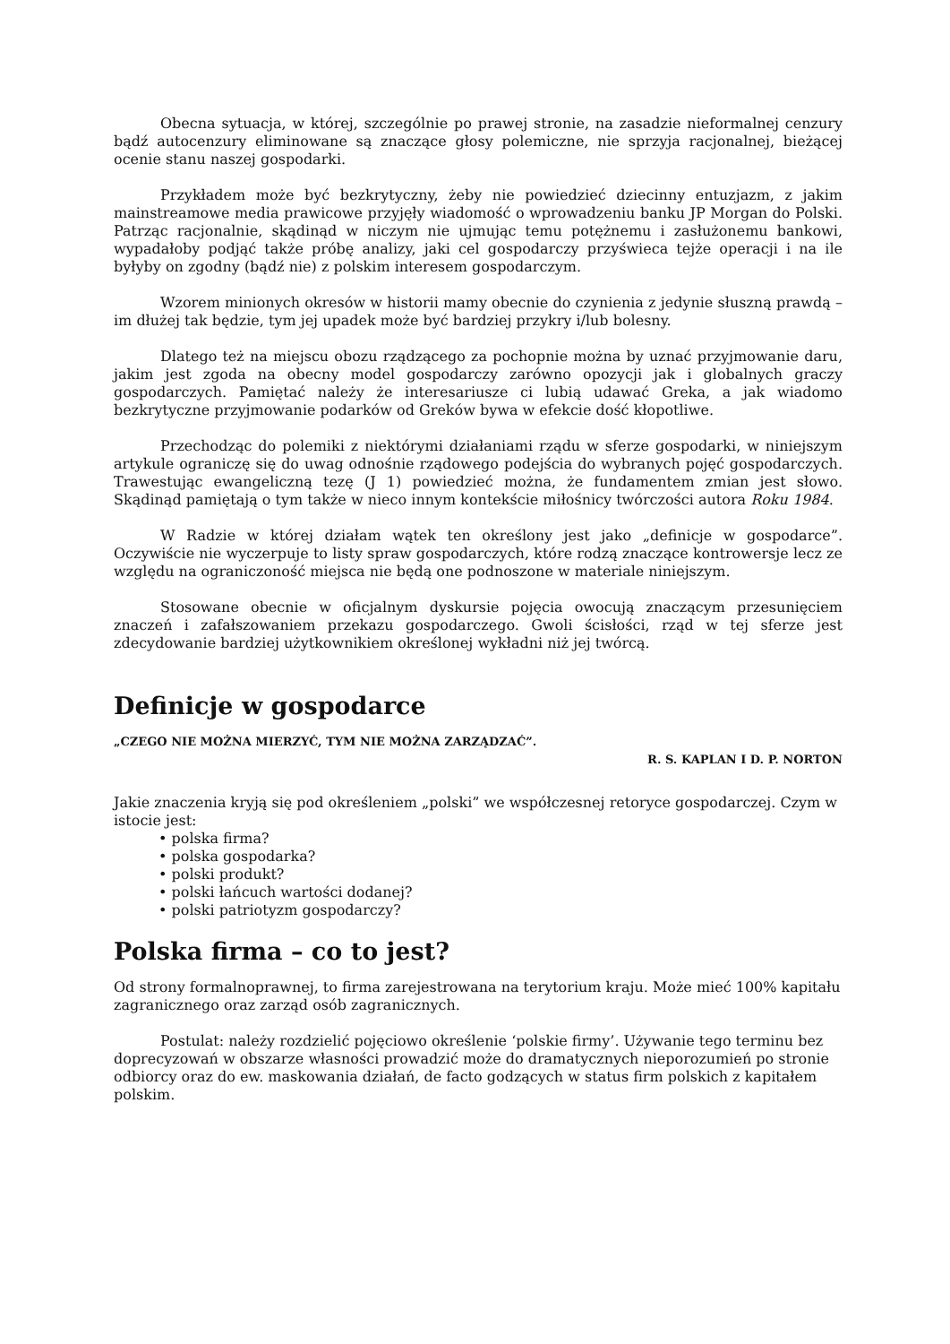Obecna sytuacja, w której, szczególnie po prawej stronie, na zasadzie nieformalnej cenzury bądź autocenzury eliminowane są znaczące głosy polemiczne, nie sprzyja racjonalnej, bieżącej ocenie stanu naszej gospodarki.
Przykładem może być bezkrytyczny, żeby nie powiedzieć dziecinny entuzjazm, z jakim mainstreamowe media prawicowe przyjęły wiadomość o wprowadzeniu banku JP Morgan do Polski. Patrząc racjonalnie, skądinąd w niczym nie ujmując temu potężnemu i zasłużonemu bankowi, wypadałoby podjąć także próbę analizy, jaki cel gospodarczy przyświeca tejże operacji i na ile byłyby on zgodny (bądź nie) z polskim interesem gospodarczym.
Wzorem minionych okresów w historii mamy obecnie do czynienia z jedynie słuszną prawdą – im dłużej tak będzie, tym jej upadek może być bardziej przykry i/lub bolesny.
Dlatego też na miejscu obozu rządzącego za pochopnie można by uznać przyjmowanie daru, jakim jest zgoda na obecny model gospodarczy zarówno opozycji jak i globalnych graczy gospodarczych. Pamiętać należy że interesariusze ci lubią udawać Greka, a jak wiadomo bezkrytyczne przyjmowanie podarków od Greków bywa w efekcie dość kłopotliwe.
Przechodząc do polemiki z niektórymi działaniami rządu w sferze gospodarki, w niniejszym artykule ograniczę się do uwag odnośnie rządowego podejścia do wybranych pojęć gospodarczych. Trawestując ewangeliczną tezę (J 1) powiedzieć można, że fundamentem zmian jest słowo. Skądinąd pamiętają o tym także w nieco innym kontekście miłośnicy twórczości autora Roku 1984.
W Radzie w której działam wątek ten określony jest jako „definicje w gospodarce”. Oczywiście nie wyczerpuje to listy spraw gospodarczych, które rodzą znaczące kontrowersje lecz ze względu na ograniczoność miejsca nie będą one podnoszone w materiale niniejszym.
Stosowane obecnie w oficjalnym dyskursie pojęcia owocują znaczącym przesunięciem znaczeń i zafałszowaniem przekazu gospodarczego. Gwoli ścisłości, rząd w tej sferze jest zdecydowanie bardziej użytkownikiem określonej wykładni niż jej twórcą.
Definicje w gospodarce
„CZEGO NIE MOŻNA MIERZYĆ, TYM NIE MOŻNA ZARZĄDZAĆ”.
R. S. KAPLAN I D. P. NORTON
Jakie znaczenia kryją się pod określeniem „polski” we współczesnej retoryce gospodarczej. Czym w istocie jest:
• polska firma?
• polska gospodarka?
• polski produkt?
• polski łańcuch wartości dodanej?
• polski patriotyzm gospodarczy?
Polska firma – co to jest?
Od strony formalnoprawnej, to firma zarejestrowana na terytorium kraju. Może mieć 100% kapitału zagranicznego oraz zarząd osób zagranicznych.
Postulat: należy rozdzielić pojęciowo określenie ‘polskie firmy’. Używanie tego terminu bez doprecyzowań w obszarze własności prowadzić może do dramatycznych nieporozumień po stronie odbiorcy oraz do ew. maskowania działań, de facto godzących w status firm polskich z kapitałem polskim.